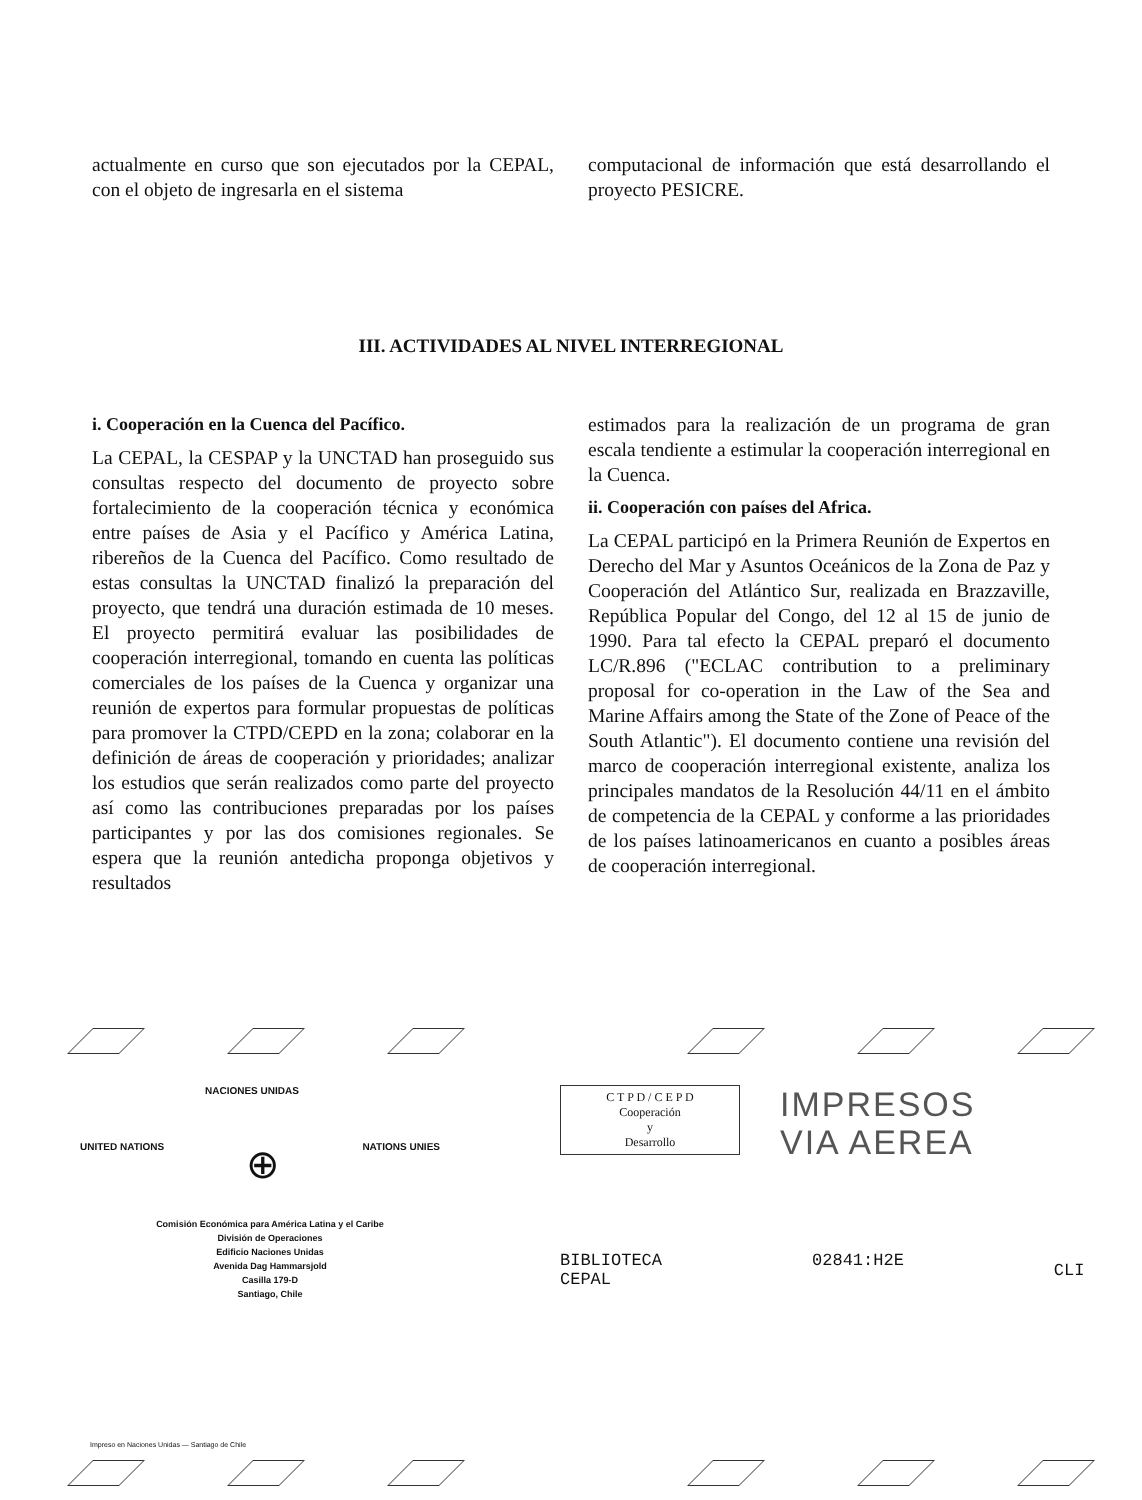actualmente en curso que son ejecutados por la CEPAL, con el objeto de ingresarla en el sistema
computacional de información que está desarrollando el proyecto PESICRE.
III. ACTIVIDADES AL NIVEL INTERREGIONAL
i. Cooperación en la Cuenca del Pacífico.
La CEPAL, la CESPAP y la UNCTAD han proseguido sus consultas respecto del documento de proyecto sobre fortalecimiento de la cooperación técnica y económica entre países de Asia y el Pacífico y América Latina, ribereños de la Cuenca del Pacífico. Como resultado de estas consultas la UNCTAD finalizó la preparación del proyecto, que tendrá una duración estimada de 10 meses. El proyecto permitirá evaluar las posibilidades de cooperación interregional, tomando en cuenta las políticas comerciales de los países de la Cuenca y organizar una reunión de expertos para formular propuestas de políticas para promover la CTPD/CEPD en la zona; colaborar en la definición de áreas de cooperación y prioridades; analizar los estudios que serán realizados como parte del proyecto así como las contribuciones preparadas por los países participantes y por las dos comisiones regionales. Se espera que la reunión antedicha proponga objetivos y resultados
estimados para la realización de un programa de gran escala tendiente a estimular la cooperación interregional en la Cuenca.
ii. Cooperación con países del Africa.
La CEPAL participó en la Primera Reunión de Expertos en Derecho del Mar y Asuntos Oceánicos de la Zona de Paz y Cooperación del Atlántico Sur, realizada en Brazzaville, República Popular del Congo, del 12 al 15 de junio de 1990. Para tal efecto la CEPAL preparó el documento LC/R.896 ("ECLAC contribution to a preliminary proposal for co-operation in the Law of the Sea and Marine Affairs among the State of the Zone of Peace of the South Atlantic"). El documento contiene una revisión del marco de cooperación interregional existente, analiza los principales mandatos de la Resolución 44/11 en el ámbito de competencia de la CEPAL y conforme a las prioridades de los países latinoamericanos en cuanto a posibles áreas de cooperación interregional.
NACIONES UNIDAS
UNITED NATIONS ⊕ NATIONS UNIES
Comisión Económica para América Latina y el Caribe
División de Operaciones
Edificio Naciones Unidas
Avenida Dag Hammarsjold
Casilla 179-D
Santiago, Chile
Impreso en Naciones Unidas — Santiago de Chile
C T P D / C E P D
Cooperación
y
Desarrollo
IMPRESOS
VIA AEREA
BIBLIOTECA
CEPAL
02841:H2E
CLI